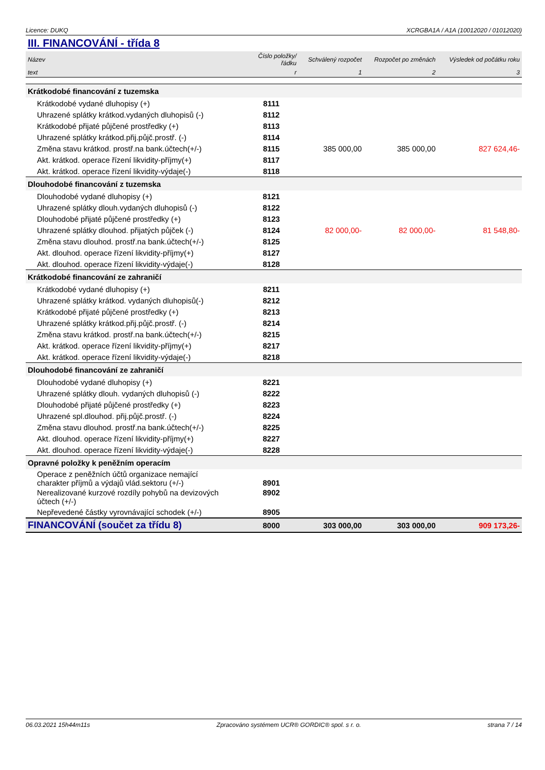Licence: DUKQ XCRGBA1A / A1A (10012020 / 01012020)
III. FINANCOVÁNÍ - třída 8
| Název | Číslo položky/řádku | Schválený rozpočet | Rozpočet po změnách | Výsledek od počátku roku |
| --- | --- | --- | --- | --- |
| text | r | 1 | 2 | 3 |
| Krátkodobé financování z tuzemska | | | | |
| Krátkodobé vydané dluhopisy (+) | 8111 | | | |
| Uhrazené splátky krátkod.vydaných dluhopisů (-) | 8112 | | | |
| Krátkodobé přijaté půjčené prostředky (+) | 8113 | | | |
| Uhrazené splátky krátkod.přij.půjč.prostř. (-) | 8114 | | | |
| Změna stavu krátkod. prostř.na bank.účtech(+/-) | 8115 | 385 000,00 | 385 000,00 | 827 624,46- |
| Akt. krátkod. operace řízení likvidity-příjmy(+) | 8117 | | | |
| Akt. krátkod. operace řízení likvidity-výdaje(-) | 8118 | | | |
| Dlouhodobé financování z tuzemska | | | | |
| Dlouhodobé vydané dluhopisy (+) | 8121 | | | |
| Uhrazené splátky dlouh.vydaných dluhopisů (-) | 8122 | | | |
| Dlouhodobé přijaté půjčené prostředky (+) | 8123 | | | |
| Uhrazené splátky dlouhod. přijatých půjček (-) | 8124 | 82 000,00- | 82 000,00- | 81 548,80- |
| Změna stavu dlouhod. prostř.na bank.účtech(+/-) | 8125 | | | |
| Akt. dlouhod. operace řízení likvidity-příjmy(+) | 8127 | | | |
| Akt. dlouhod. operace řízení likvidity-výdaje(-) | 8128 | | | |
| Krátkodobé financování ze zahraničí | | | | |
| Krátkodobé vydané dluhopisy (+) | 8211 | | | |
| Uhrazené splátky krátkod. vydaných dluhopisů(-) | 8212 | | | |
| Krátkodobé přijaté půjčené prostředky (+) | 8213 | | | |
| Uhrazené splátky krátkod.přij.půjč.prostř. (-) | 8214 | | | |
| Změna stavu krátkod. prostř.na bank.účtech(+/-) | 8215 | | | |
| Akt. krátkod. operace řízení likvidity-příjmy(+) | 8217 | | | |
| Akt. krátkod. operace řízení likvidity-výdaje(-) | 8218 | | | |
| Dlouhodobé financování ze zahraničí | | | | |
| Dlouhodobé vydané dluhopisy (+) | 8221 | | | |
| Uhrazené splátky dlouh. vydaných dluhopisů (-) | 8222 | | | |
| Dlouhodobé přijaté půjčené prostředky (+) | 8223 | | | |
| Uhrazené spl.dlouhod. přij.půjč.prostř. (-) | 8224 | | | |
| Změna stavu dlouhod. prostř.na bank.účtech(+/-) | 8225 | | | |
| Akt. dlouhod. operace řízení likvidity-příjmy(+) | 8227 | | | |
| Akt. dlouhod. operace řízení likvidity-výdaje(-) | 8228 | | | |
| Opravné položky k peněžním operacím | | | | |
| Operace z peněžních účtů organizace nemající charakter příjmů a výdajů vlád.sektoru (+/-) | 8901 | | | |
| Nerealizované kurzové rozdíly pohybů na devizových účtech (+/-) | 8902 | | | |
| Nepřevedené částky vyrovnávající schodek (+/-) | 8905 | | | |
| FINANCOVÁNÍ (součet za třídu 8) | 8000 | 303 000,00 | 303 000,00 | 909 173,26- |
06.03.2021 15h44m11s Zpracováno systémem UCR® GORDIC® spol. s r. o. strana 7 / 14